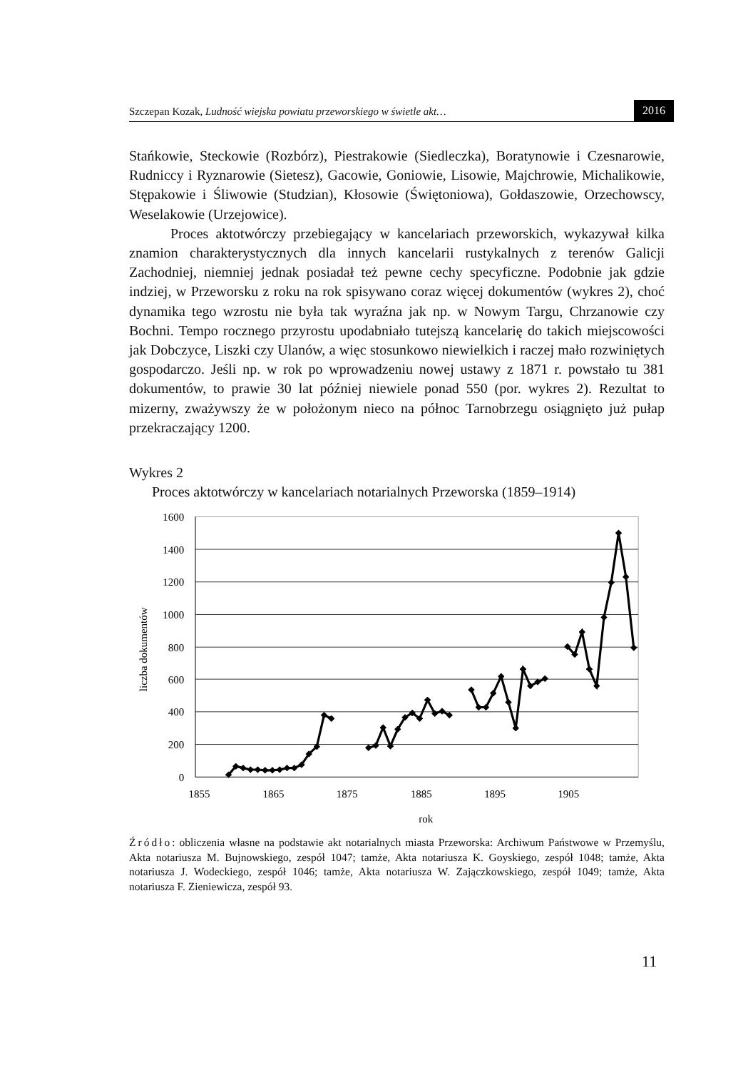Szczepan Kozak, Ludność wiejska powiatu przeworskiego w świetle akt…
2016
Stańkowie, Steckowie (Rozbórz), Piestrakowie (Siedleczka), Boratynowie i Czesnarowie, Rudniccy i Ryznarowie (Sietesz), Gacowie, Goniowie, Lisowie, Majchrowie, Michalikowie, Stępakowie i Śliwowie (Studzian), Kłosowie (Świętoniowa), Gołdaszowie, Orzechowscy, Weselakowie (Urzejowice).
Proces aktotwórczy przebiegający w kancelariach przeworskich, wykazywał kilka znamion charakterystycznych dla innych kancelarii rustykalnych z terenów Galicji Zachodniej, niemniej jednak posiadał też pewne cechy specyficzne. Podobnie jak gdzie indziej, w Przeworsku z roku na rok spisywano coraz więcej dokumentów (wykres 2), choć dynamika tego wzrostu nie była tak wyraźna jak np. w Nowym Targu, Chrzanowie czy Bochni. Tempo rocznego przyrostu upodabniało tutejszą kancelarię do takich miejscowości jak Dobczyce, Liszki czy Ulanów, a więc stosunkowo niewielkich i raczej mało rozwiniętych gospodarczo. Jeśli np. w rok po wprowadzeniu nowej ustawy z 1871 r. powstało tu 381 dokumentów, to prawie 30 lat później niewiele ponad 550 (por. wykres 2). Rezultat to mizerny, zważywszy że w położonym nieco na północ Tarnobrzegu osiągnięto już pułap przekraczający 1200.
Wykres 2
Proces aktotwórczy w kancelariach notarialnych Przeworska (1859–1914)
1600
1400
1200
1000
800
600
400
200
0
1855
1865
1875
1885
1895
1905
rok
liczba dokumentów
Źródło: obliczenia własne na podstawie akt notarialnych miasta Przeworska: Archiwum Państwowe w Przemyślu, Akta notariusza M. Bujnowskiego, zespół 1047; tamże, Akta notariusza K. Goyskiego, zespół 1048; tamże, Akta notariusza J. Wodeckiego, zespół 1046; tamże, Akta notariusza W. Zajączkowskiego, zespół 1049; tamże, Akta notariusza F. Zieniewicza, zespół 93.
11